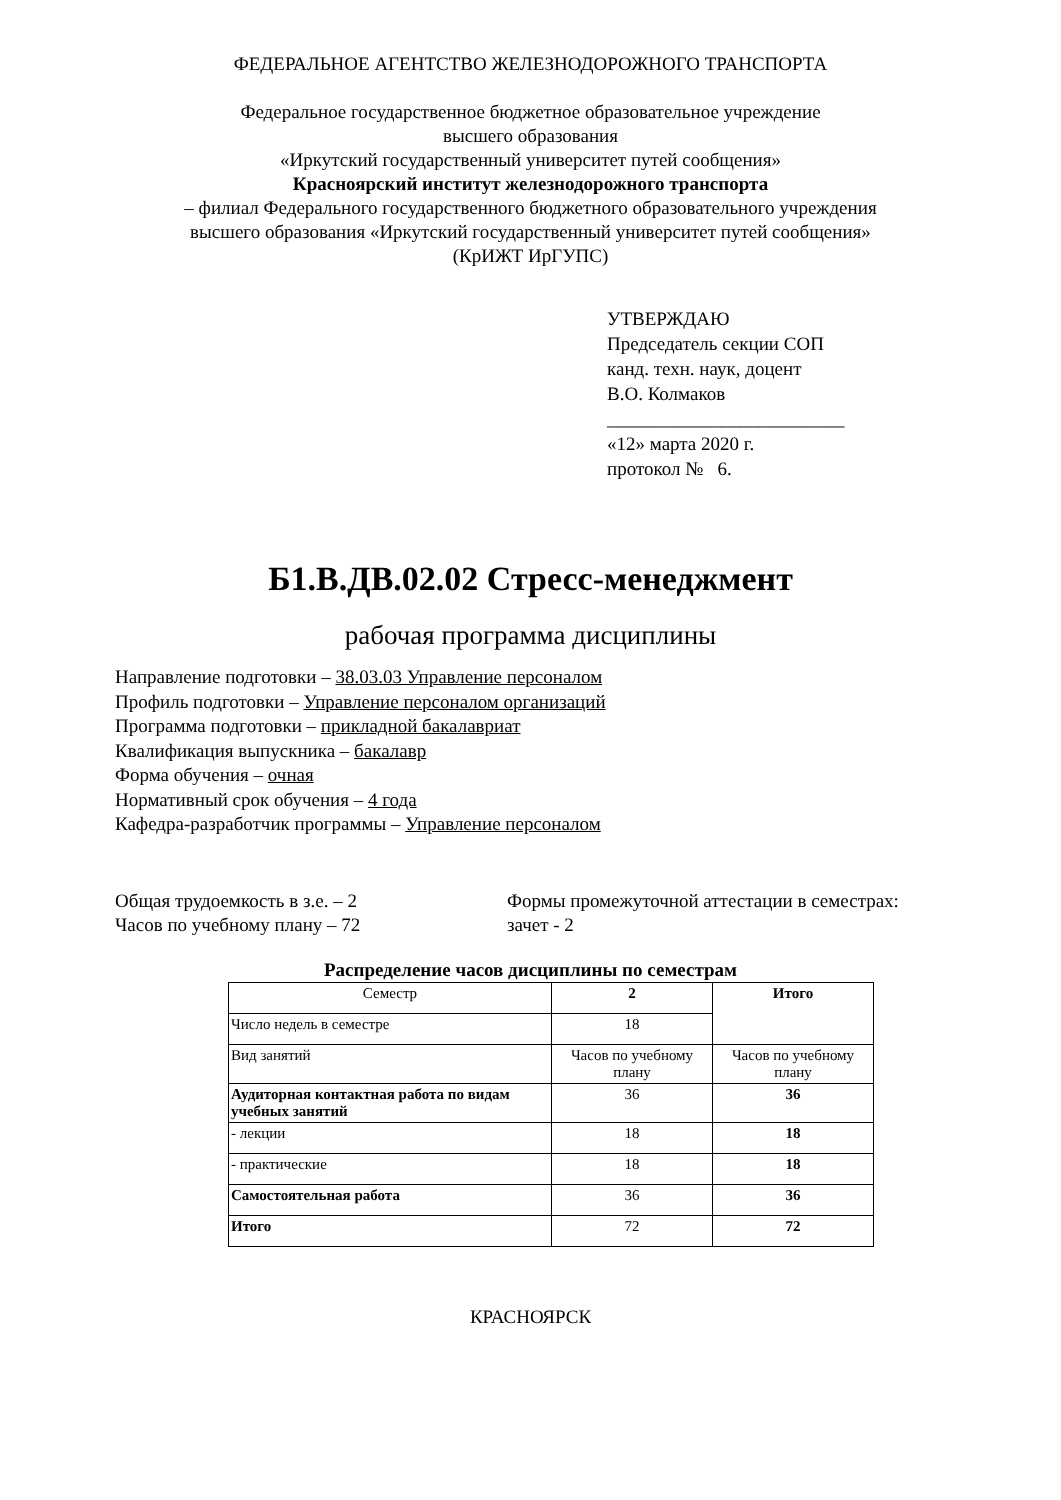ФЕДЕРАЛЬНОЕ АГЕНТСТВО ЖЕЛЕЗНОДОРОЖНОГО ТРАНСПОРТА
Федеральное государственное бюджетное образовательное учреждение
высшего образования
«Иркутский государственный университет путей сообщения»
Красноярский институт железнодорожного транспорта
– филиал Федерального государственного бюджетного образовательного учреждения
высшего образования «Иркутский государственный университет путей сообщения»
(КрИЖТ ИрГУПС)
УТВЕРЖДАЮ
Председатель секции СОП
канд. техн. наук, доцент
В.О. Колмаков
_________________________
«12» марта 2020 г.
протокол № 6.
Б1.В.ДВ.02.02 Стресс-менеджмент
рабочая программа дисциплины
Направление подготовки – 38.03.03 Управление персоналом
Профиль подготовки – Управление персоналом организаций
Программа подготовки – прикладной бакалавриат
Квалификация выпускника – бакалавр
Форма обучения – очная
Нормативный срок обучения – 4 года
Кафедра-разработчик программы – Управление персоналом
Общая трудоемкость в з.е. – 2
Часов по учебному плану – 72
Формы промежуточной аттестации в семестрах:
зачет - 2
Распределение часов дисциплины по семестрам
| Семестр | 2 | Итого |
| Число недель в семестре | 18 | |
| Вид занятий | Часов по учебному плану | Часов по учебному плану |
| Аудиторная контактная работа по видам учебных занятий | 36 | 36 |
| - лекции | 18 | 18 |
| - практические | 18 | 18 |
| Самостоятельная работа | 36 | 36 |
| Итого | 72 | 72 |
КРАСНОЯРСК